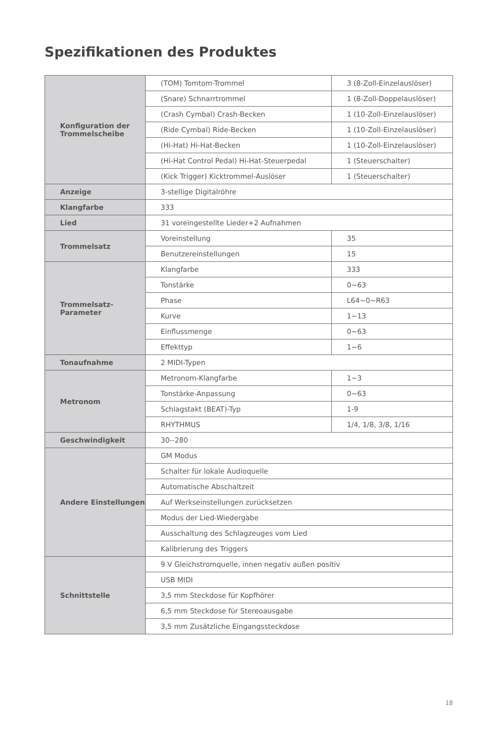Spezifikationen des Produktes
| Konfiguration der Trommelscheibe | (TOM) Tomtom-Trommel | 3 (8-Zoll-Einzelauslöser) |
| | (Snare) Schnarrtrommel | 1 (8-Zoll-Doppelauslöser) |
| | (Crash Cymbal) Crash-Becken | 1 (10-Zoll-Einzelauslöser) |
| | (Ride Cymbal) Ride-Becken | 1 (10-Zoll-Einzelauslöser) |
| | (Hi-Hat) Hi-Hat-Becken | 1 (10-Zoll-Einzelauslöser) |
| | (Hi-Hat Control Pedal) Hi-Hat-Steuerpedal | 1 (Steuerschalter) |
| | (Kick Trigger) Kicktrommel-Auslöser | 1 (Steuerschalter) |
| Anzeige | 3-stellige Digitalröhre | |
| Klangfarbe | 333 | |
| Lied | 31 voreingestellte Lieder+2 Aufnahmen | |
| Trommelsatz | Voreinstellung | 35 |
| | Benutzereinstellungen | 15 |
| Trommelsatz-Parameter | Klangfarbe | 333 |
| | Tonstärke | 0~63 |
| | Phase | L64~0~R63 |
| | Kurve | 1~13 |
| | Einflussmenge | 0~63 |
| | Effekttyp | 1~6 |
| Tonaufnahme | 2 MIDI-Typen | |
| Metronom | Metronom-Klangfarbe | 1~3 |
| | Tonstärke-Anpassung | 0~63 |
| | Schlagstakt (BEAT)-Typ | 1-9 |
| | RHYTHMUS | 1/4, 1/8, 3/8, 1/16 |
| Geschwindigkeit | 30--280 | |
| Andere Einstellungen | GM Modus | |
| | Schalter für lokale Audioquelle | |
| | Automatische Abschaltzeit | |
| | Auf Werkseinstellungen zurücksetzen | |
| | Modus der Lied-Wiedergabe | |
| | Ausschaltung des Schlagzeuges vom Lied | |
| | Kalibrierung des Triggers | |
| Schnittstelle | 9 V Gleichstromquelle, innen negativ außen positiv | |
| | USB MIDI | |
| | 3,5 mm Steckdose für Kopfhörer | |
| | 6,5 mm Steckdose für Stereoausgabe | |
| | 3,5 mm Zusätzliche Eingangssteckdose | |
18